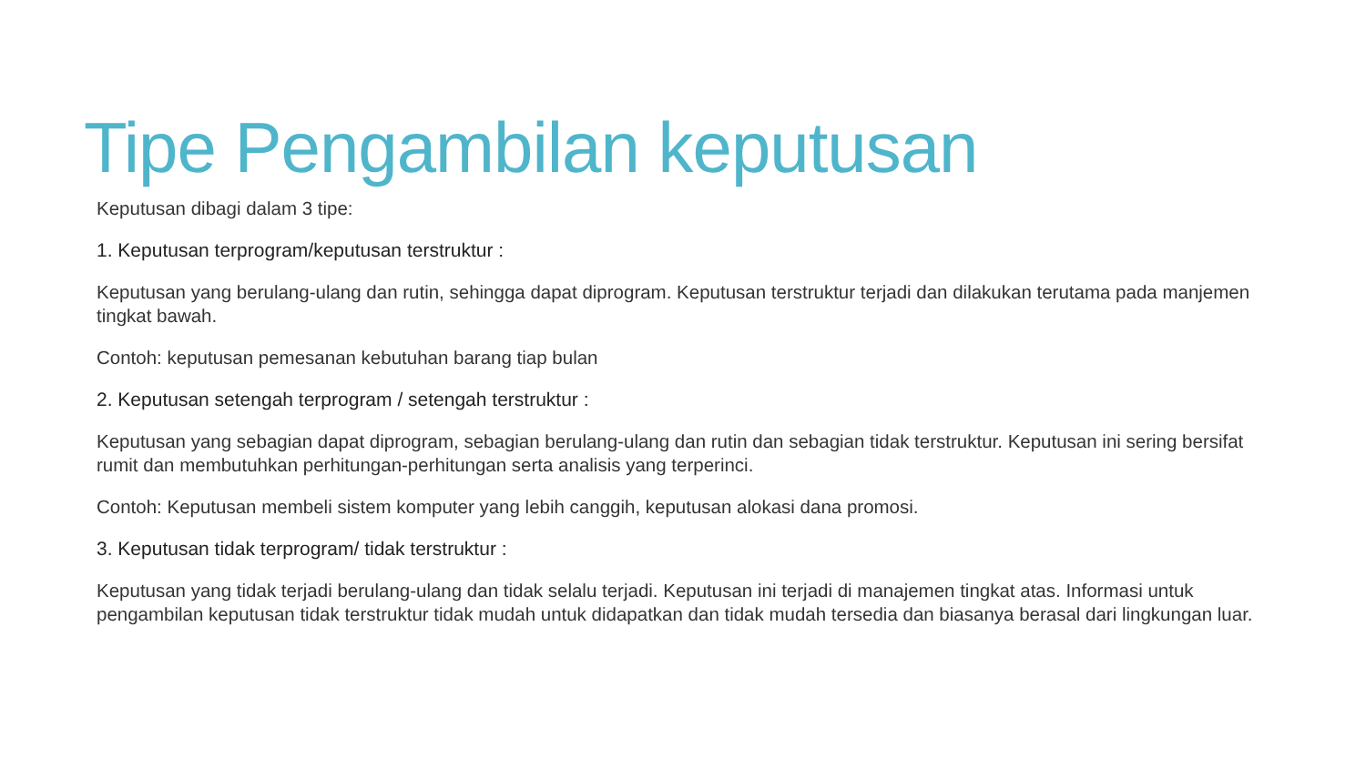Tipe Pengambilan keputusan
Keputusan dibagi dalam 3 tipe:
1. Keputusan terprogram/keputusan terstruktur :
Keputusan yang berulang-ulang dan rutin, sehingga dapat diprogram. Keputusan terstruktur terjadi dan dilakukan terutama pada manjemen tingkat bawah.
Contoh: keputusan pemesanan kebutuhan barang tiap bulan
2. Keputusan setengah terprogram / setengah terstruktur :
Keputusan yang sebagian dapat diprogram, sebagian berulang-ulang dan rutin dan sebagian tidak terstruktur. Keputusan ini sering bersifat rumit dan membutuhkan perhitungan-perhitungan serta analisis yang terperinci.
Contoh: Keputusan membeli sistem komputer yang lebih canggih, keputusan alokasi dana promosi.
3. Keputusan tidak terprogram/ tidak terstruktur :
Keputusan yang tidak terjadi berulang-ulang dan tidak selalu terjadi. Keputusan ini terjadi di manajemen tingkat atas. Informasi untuk pengambilan keputusan tidak terstruktur tidak mudah untuk didapatkan dan tidak mudah tersedia dan biasanya berasal dari lingkungan luar.